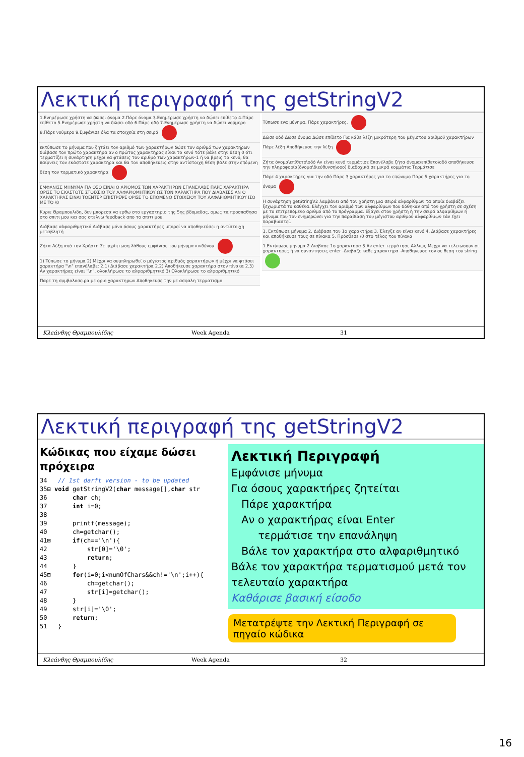Λεκτική περιγραφή της getStringV2
1.Ενημέρωσε χρήστη να δώσει όνομα 2.Πάρε όνομα 3.Ενημέρωσε χρήστη να δώσει επίθετο 4.Πάρε επίθετο 5.Ενημέρωσε χρήστη να δώσει οδό 6.Πάρε οδό 7.Ενημέρωσε χρήστη να δώσει νούμερο 8.Πάρε νούμερο 9.Εμφάνισε όλα τα στοιχεία στη σειρά
εκτύπωσε το μήνυμα που ζητάει τον αριθμό των χαρακτήρων δώσε τον αριθμό των χαρακτήρων διάβασε τον πρώτο χαρακτήρα αν ο πρώτος χαρακτήρας είναι το κενό τότε βάλε στην θέση 0 ότι τερματίζει η συνάρτηση μέχρι να φτάσεις τον αριθμό των χαρακτήρων-1 ή να βρεις το κενό, θα παίρνεις τον εκάστοτε χαρακτήρα και θα τον αποθήκευεις στην αντίστοιχη θέση βάλε στην επόμενη θέση τον τερματικό χαρακτήρα
ΕΜΦΑΝΙΣΕ ΜΗΝΥΜΑ ΓΙΑ ΟΣΟ ΕΙΝΑΙ Ο ΑΡΙΘΜΟΣ ΤΩΝ ΧΑΡΑΚΤΗΡΩΝ ΕΠΑΝΕΛΑΒΕ ΠΑΡΕ ΧΑΡΑΚΤΗΡΑ ΟΡΙΣΕ ΤΟ ΕΚΑΣΤΟΤΕ ΣΤΟΙΧΕΙΟ ΤΟΥ ΑΛΦΑΡΙΘΜΗΤΙΚΟΥ ΩΣ ΤΟΝ ΧΑΡΑΚΤΗΡΑ ΠΟΥ ΔΙΑΒΑΣΕΣ ΑΝ Ο ΧΑΡΑΚΤΗΡΑΣ ΕΙΝΑΙ ΤΟΕΝΤΕΡ ΕΠΙΣΤΡΕΨΕ ΟΡΙΣΕ ΤΟ ΕΠΟΜΕΝΟ ΣΤΟΙΧΕΙΟΥ ΤΟΥ ΑΛΦΑΡΙΘΜΗΤΙΚΟΥ ΙΣΟ ΜΕ ΤΟ \0
Κυριε Θραμπουλιδη, δεν μπορεσα να ερθω στο εργαστηριο της 5ης βδομαδας, ομως τα προσπαθησα στο σπιτι μου και σας στελνω feedback απο το σπιτι μου.
Διάβασε αλφαριθμητικό Διάβασε μόνο όσους χαρακτήρες μπορεί να αποθηκεύσει η αντίστοιχη μεταβλητή
Ζήτα Λέξη από τον Χρήστη Σε περίπτωση λάθους εμφάνισε του μήνυμα κινδύνου
1) Τύπωσε το μήνυμα 2) Μέχρι να συμπληρωθεί ο μέγιστος αριθμός χαρακτήρων ή μέχρι να φτάσει χαρακτήρα "\n" επανέλαβε: 2.1) Διάβασε χαρακτήρα 2.2) Αποθήκευσε χαρακτήρα στον πίνακα 2.3) Αν χαρακτήρας είναι "\n", ολοκλήρωσε το αλφαριθμητικό 3) Ολοκλήρωσε το αλφαριθμητικό
Παρε τη συμβολοσειρα με οριο χαρακτηρων Αποθηκευσε την με ασφαλη τερματισμο
Τύπωσε ενα μύνημα. Πάρε χαρακτήρες.
Δώσε οδό Δώσε όνομα Δώσε επίθετο Για κάθε λέξη μικρότερη του μέγιστου αριθμού χαρακτήρων Πάρε λέξη Αποθήκευσε την λέξη
Ζήτα όνομα\επίθετο\οδό Αν είναι κενό τερμάτισε Επανέλαβε ζήτα όνομα\επίθετο\οδό αποθήκευσε την πληροφορία(όνομα\διεύθυνση\οοο) διαδοχικά σε μικρά κομμάτια Τερμάτισε
Πάρε 4 χαρακτήρες για την οδό Πάρε 3 χαρακτήρες για το επώνυμο Πάρε 5 χαρακτήρες για το όνομα
Η συνάρτηση getStringV2 λαμβάνει από τον χρήστη μια σειρά αλφαρίθμων τα οποία διαβάζει ξεχωριστά το καθένα. Ελέγχει τον αριθμό των αλφαρίθμων που δόθηκαν από τον χρήστη σε σχέση με το επιτρεπόμενο αριθμό από το πρόγραμμα. Εξάγει στον χρήστη ή την σειρά αλφαρίθμων ή μήνυμα που τον ενημερώνει για την παραβίαση του μέγιστου αριθμού αλφαρίθμων εάν έχει παραβιαστεί.
1. Εκτύπωσε μήνυμα 2. Διάβασε τον 1ο χαρακτήρα 3. Έλεγξε αν είναι κενό 4. Διάβασε χαρακτήρες και αποθήκευσε τους σε πίνακα 5. Πρόσθεσε /0 στο τέλος του πίνακα
1.Εκτύπωσε μηνυμα 2.Διαβασε 1ο χαρακτηρα 3.Αν enter τερμάτησε Αλλιως Μεχρι να τελειωσουν οι χαρακτηρες ή να συναντησεις enter -Διαβαζε καθε χαρακτηρα -Αποθηκευσε τον σε θεση του string
Κλεάνθης Θραμπουλίδης Week Agenda 31
Λεκτική περιγραφή της getStringV2
Κώδικας που είχαμε δώσει πρόχειρα
34   // 1st darft version - to be updated
35⊟ void getStringV2(char message[],char str
36       char ch;
37       int i=0;
38
39       printf(message);
40       ch=getchar();
41⊟      if(ch=='\n'){
42           str[0]='\0';
43           return;
44       }
45⊟      for(i=0;i<numOfChars&&ch!='\n';i++){
46           ch=getchar();
47           str[i]=getchar();
48       }
49       str[i]='\0';
50       return;
51   }
Λεκτική Περιγραφή
Εμφάνισε μήνυμα
Για όσους χαρακτήρες ζητείται
Πάρε χαρακτήρα
Αν ο χαρακτήρας είναι Enter
τερμάτισε την επανάληψη
Βάλε τον χαρακτήρα στο αλφαριθμητικό
Βάλε τον χαρακτήρα τερματισμού μετά τον τελευταίο χαρακτήρα
Καθάρισε βασική είσοδο
Μετατρέψτε την Λεκτική Περιγραφή σε πηγαίο κώδικα
Κλεάνθης Θραμπουλίδης Week Agenda 32
16